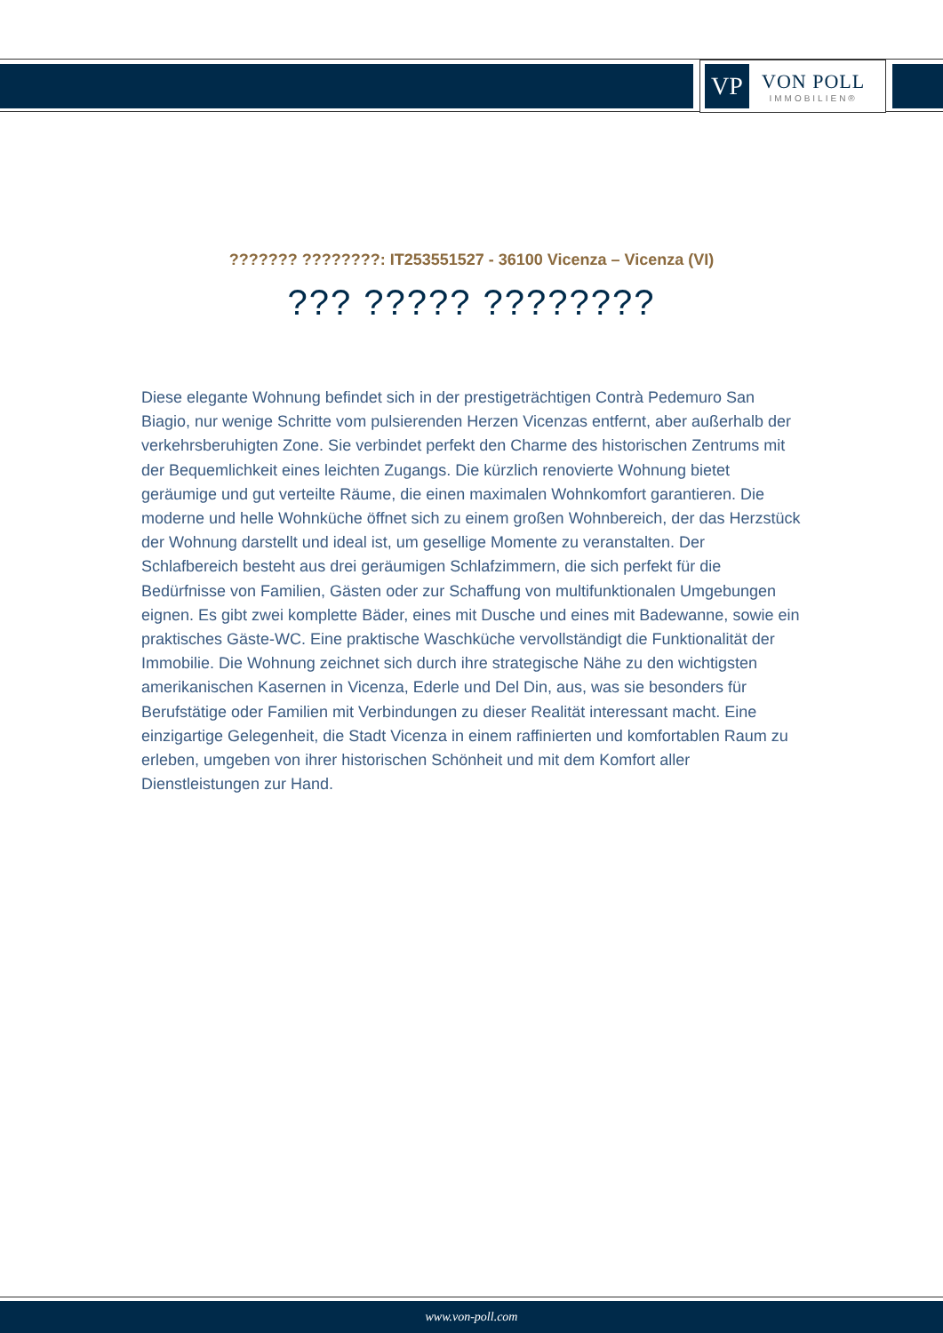VP
VON POLL
IMMOBILIEN®
??????? ????????: IT253551527 - 36100 Vicenza – Vicenza (VI)
??? ????? ????????
Diese elegante Wohnung befindet sich in der prestigeträchtigen Contrà Pedemuro San Biagio, nur wenige Schritte vom pulsierenden Herzen Vicenzas entfernt, aber außerhalb der verkehrsberuhigten Zone. Sie verbindet perfekt den Charme des historischen Zentrums mit der Bequemlichkeit eines leichten Zugangs. Die kürzlich renovierte Wohnung bietet geräumige und gut verteilte Räume, die einen maximalen Wohnkomfort garantieren. Die moderne und helle Wohnküche öffnet sich zu einem großen Wohnbereich, der das Herzstück der Wohnung darstellt und ideal ist, um gesellige Momente zu veranstalten. Der Schlafbereich besteht aus drei geräumigen Schlafzimmern, die sich perfekt für die Bedürfnisse von Familien, Gästen oder zur Schaffung von multifunktionalen Umgebungen eignen. Es gibt zwei komplette Bäder, eines mit Dusche und eines mit Badewanne, sowie ein praktisches Gäste-WC. Eine praktische Waschküche vervollständigt die Funktionalität der Immobilie. Die Wohnung zeichnet sich durch ihre strategische Nähe zu den wichtigsten amerikanischen Kasernen in Vicenza, Ederle und Del Din, aus, was sie besonders für Berufstätige oder Familien mit Verbindungen zu dieser Realität interessant macht. Eine einzigartige Gelegenheit, die Stadt Vicenza in einem raffinierten und komfortablen Raum zu erleben, umgeben von ihrer historischen Schönheit und mit dem Komfort aller Dienstleistungen zur Hand.
www.von-poll.com